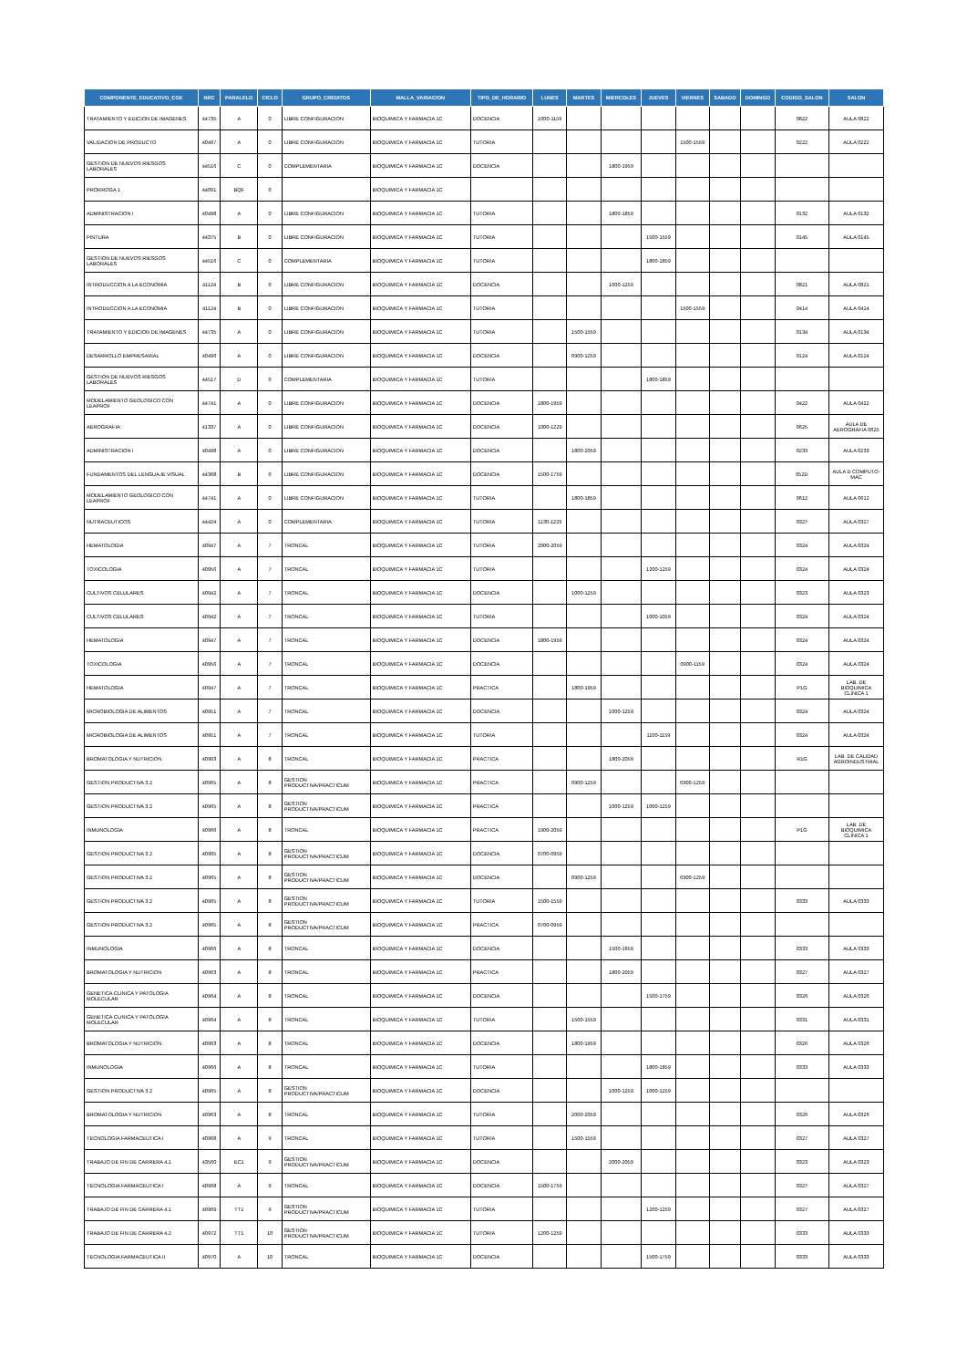| COMPONENTE_EDUCATIVO_COE | NRC | PARALELO | CICLO | GRUPO_CREDITOS | MALLA_VARIACION | TIPO_DE_HORARIO | LUNES | MARTES | MIERCOLES | JUEVES | VIERNES | SABADO | DOMINGO | CODIGO_SALON | SALON |
| --- | --- | --- | --- | --- | --- | --- | --- | --- | --- | --- | --- | --- | --- | --- | --- |
| TRATAMIENTO Y EDICION DE IMAGENES | 44735 | A | 0 | LIBRE CONFIGURACION | BIOQUIMICA Y FARMACIA 1C | DOCENCIA | 1000-1159 | | | | | | | 0822 | AULA 0822 |
| VALIDACION DE PRODUCTO | 40497 | A | 0 | LIBRE CONFIGURACION | BIOQUIMICA Y FARMACIA 1C | TUTORIA | | | | | 1500-1559 | | | 0222 | AULA 0222 |
| GESTION DE NUEVOS RIESGOS LABORALES | 44516 | C | 0 | COMPLEMENTARIA | BIOQUIMICA Y FARMACIA 1C | DOCENCIA | | | 1800-1959 | | | | | | |
| PRORROGA 1 | 44091 | BQF | 0 | | BIOQUIMICA Y FARMACIA 1C | | | | | | | | | | |
| ADMINISTRACION I | 40498 | A | 0 | LIBRE CONFIGURACION | BIOQUIMICA Y FARMACIA 1C | TUTORIA | | | 1800-1859 | | | | | 0132 | AULA 0132 |
| PINTURA | 44375 | B | 0 | LIBRE CONFIGURACION | BIOQUIMICA Y FARMACIA 1C | TUTORIA | | | | 1500-1559 | | | | 0145 | AULA 0145 |
| GESTION DE NUEVOS RIESGOS LABORALES | 44516 | C | 0 | COMPLEMENTARIA | BIOQUIMICA Y FARMACIA 1C | TUTORIA | | | | 1800-1859 | | | | | |
| INTRODUCCION A LA ECONOMIA | 41124 | B | 0 | LIBRE CONFIGURACION | BIOQUIMICA Y FARMACIA 1C | DOCENCIA | | | 1000-1259 | | | | | 0821 | AULA 0821 |
| INTRODUCCION A LA ECONOMIA | 41124 | B | 0 | LIBRE CONFIGURACION | BIOQUIMICA Y FARMACIA 1C | TUTORIA | | | | | 1500-1559 | | | 0414 | AULA 0414 |
| TRATAMIENTO Y EDICION DE IMAGENES | 44735 | A | 0 | LIBRE CONFIGURACION | BIOQUIMICA Y FARMACIA 1C | TUTORIA | | 1500-1559 | | | | | | 0134 | AULA 0134 |
| DESARROLLO EMPRESARIAL | 40496 | A | 0 | LIBRE CONFIGURACION | BIOQUIMICA Y FARMACIA 1C | DOCENCIA | | 0900-1259 | | | | | | 0124 | AULA 0124 |
| GESTION DE NUEVOS RIESGOS LABORALES | 44517 | D | 0 | COMPLEMENTARIA | BIOQUIMICA Y FARMACIA 1C | TUTORIA | | | | 1800-1859 | | | | | |
| MODELAMIENTO GEOLOGICO CON LEAPROF | 44741 | A | 0 | LIBRE CONFIGURACION | BIOQUIMICA Y FARMACIA 1C | DOCENCIA | 1800-1959 | | | | | | | 0422 | AULA 0422 |
| AEROGRAFIA | 41337 | A | 0 | LIBRE CONFIGURACION | BIOQUIMICA Y FARMACIA 1C | DOCENCIA | 1000-1229 | | | | | | | 0625 | AULA DE AEROGRAFIA 0625 |
| ADMINISTRACION I | 40498 | A | 0 | LIBRE CONFIGURACION | BIOQUIMICA Y FARMACIA 1C | DOCENCIA | | 1800-2059 | | | | | | 0233 | AULA 0233 |
| FUNDAMENTOS DEL LENGUAJE VISUAL | 44368 | B | 0 | LIBRE CONFIGURACION | BIOQUIMICA Y FARMACIA 1C | DOCENCIA | 1500-1759 | | | | | | | 052D | AULA D COMPUTO-MAC |
| MODELAMIENTO GEOLOGICO CON LEAPROF | 44741 | A | 0 | LIBRE CONFIGURACION | BIOQUIMICA Y FARMACIA 1C | TUTORIA | | 1800-1859 | | | | | | 0612 | AULA 0612 |
| NUTRACEUTICOS | 44424 | A | 0 | COMPLEMENTARIA | BIOQUIMICA Y FARMACIA 1C | TUTORIA | 1130-1229 | | | | | | | 0327 | AULA 0327 |
| HEMATOLOGIA | 40947 | A | 7 | TRONCAL | BIOQUIMICA Y FARMACIA 1C | TUTORIA | 2000-2059 | | | | | | | 0324 | AULA 0324 |
| TOXICOLOGIA | 40956 | A | 7 | TRONCAL | BIOQUIMICA Y FARMACIA 1C | TUTORIA | | | | 1200-1259 | | | | 0324 | AULA 0324 |
| CULTIVOS CELULARES | 40942 | A | 7 | TRONCAL | BIOQUIMICA Y FARMACIA 1C | DOCENCIA | | 1000-1259 | | | | | | 0323 | AULA 0323 |
| CULTIVOS CELULARES | 40942 | A | 7 | TRONCAL | BIOQUIMICA Y FARMACIA 1C | TUTORIA | | | | 1000-1059 | | | | 0324 | AULA 0324 |
| HEMATOLOGIA | 40947 | A | 7 | TRONCAL | BIOQUIMICA Y FARMACIA 1C | DOCENCIA | 1800-1959 | | | | | | | 0324 | AULA 0324 |
| TOXICOLOGIA | 40956 | A | 7 | TRONCAL | BIOQUIMICA Y FARMACIA 1C | DOCENCIA | | | | | 0900-1159 | | | 0324 | AULA 0324 |
| HEMATOLOGIA | 40947 | A | 7 | TRONCAL | BIOQUIMICA Y FARMACIA 1C | PRACTICA | | 1800-1959 | | | | | | P1G | LAB. DE BIOQUIMICA CLINICA 1 |
| MICROBIOLOGIA DE ALIMENTOS | 40951 | A | 7 | TRONCAL | BIOQUIMICA Y FARMACIA 1C | DOCENCIA | | | 1000-1259 | | | | | 0324 | AULA 0324 |
| MICROBIOLOGIA DE ALIMENTOS | 40951 | A | 7 | TRONCAL | BIOQUIMICA Y FARMACIA 1C | TUTORIA | | | | 1100-1159 | | | | 0324 | AULA 0324 |
| BROMATOLOGIA Y NUTRICION | 40963 | A | 8 | TRONCAL | BIOQUIMICA Y FARMACIA 1C | PRACTICA | | | 1800-2059 | | | | | R1G | LAB. DE CALIDAD AGROINDUSTRIAL |
| GESTION PRODUCTIVA 3.2 | 40965 | A | 8 | GESTION PRODUCTIVA/PRACTICUM | BIOQUIMICA Y FARMACIA 1C | PRACTICA | | 0900-1259 | | | 0900-1259 | | | | |
| GESTION PRODUCTIVA 3.2 | 40965 | A | 8 | GESTION PRODUCTIVA/PRACTICUM | BIOQUIMICA Y FARMACIA 1C | PRACTICA | | | 1000-1259 | 1000-1259 | | | | | |
| INMUNOLOGIA | 40966 | A | 8 | TRONCAL | BIOQUIMICA Y FARMACIA 1C | PRACTICA | 1900-2059 | | | | | | | P1G | LAB. DE BIOQUIMICA CLINICA 1 |
| GESTION PRODUCTIVA 3.2 | 40965 | A | 8 | GESTION PRODUCTIVA/PRACTICUM | BIOQUIMICA Y FARMACIA 1C | DOCENCIA | 0700-0959 | | | | | | | | |
| GESTION PRODUCTIVA 3.2 | 40965 | A | 8 | GESTION PRODUCTIVA/PRACTICUM | BIOQUIMICA Y FARMACIA 1C | DOCENCIA | | 0900-1259 | | | 0900-1259 | | | | |
| GESTION PRODUCTIVA 3.2 | 40965 | A | 8 | GESTION PRODUCTIVA/PRACTICUM | BIOQUIMICA Y FARMACIA 1C | TUTORIA | 1500-1559 | | | | | | | 0333 | AULA 0333 |
| GESTION PRODUCTIVA 3.2 | 40965 | A | 8 | GESTION PRODUCTIVA/PRACTICUM | BIOQUIMICA Y FARMACIA 1C | PRACTICA | 0700-0959 | | | | | | | | |
| INMUNOLOGIA | 40966 | A | 8 | TRONCAL | BIOQUIMICA Y FARMACIA 1C | DOCENCIA | | | 1500-1659 | | | | | 0333 | AULA 0333 |
| BROMATOLOGIA Y NUTRICION | 40963 | A | 8 | TRONCAL | BIOQUIMICA Y FARMACIA 1C | PRACTICA | | | 1800-2059 | | | | | 0327 | AULA 0327 |
| GENETICA CLINICA Y PATOLOGIA MOLECULAR | 40964 | A | 8 | TRONCAL | BIOQUIMICA Y FARMACIA 1C | DOCENCIA | | | | 1500-1759 | | | | 0326 | AULA 0326 |
| GENETICA CLINICA Y PATOLOGIA MOLECULAR | 40964 | A | 8 | TRONCAL | BIOQUIMICA Y FARMACIA 1C | TUTORIA | | 1500-1559 | | | | | | 0331 | AULA 0331 |
| BROMATOLOGIA Y NUTRICION | 40963 | A | 8 | TRONCAL | BIOQUIMICA Y FARMACIA 1C | DOCENCIA | | 1800-1959 | | | | | | 0326 | AULA 0326 |
| INMUNOLOGIA | 40966 | A | 8 | TRONCAL | BIOQUIMICA Y FARMACIA 1C | TUTORIA | | | | 1800-1859 | | | | 0333 | AULA 0333 |
| GESTION PRODUCTIVA 3.2 | 40965 | A | 8 | GESTION PRODUCTIVA/PRACTICUM | BIOQUIMICA Y FARMACIA 1C | DOCENCIA | | | 1000-1259 | 1000-1259 | | | | | |
| BROMATOLOGIA Y NUTRICION | 40963 | A | 8 | TRONCAL | BIOQUIMICA Y FARMACIA 1C | TUTORIA | | 2000-2059 | | | | | | 0326 | AULA 0326 |
| TECNOLOGIA FARMACEUTICA I | 40968 | A | 9 | TRONCAL | BIOQUIMICA Y FARMACIA 1C | TUTORIA | | 1500-1559 | | | | | | 0327 | AULA 0327 |
| TRABAJO DE FIN DE CARRERA 4.1 | 43560 | EC1 | 9 | GESTION PRODUCTIVA/PRACTICUM | BIOQUIMICA Y FARMACIA 1C | DOCENCIA | | | 2000-2059 | | | | | 0323 | AULA 0323 |
| TECNOLOGIA FARMACEUTICA I | 40968 | A | 9 | TRONCAL | BIOQUIMICA Y FARMACIA 1C | DOCENCIA | 1500-1759 | | | | | | | 0327 | AULA 0327 |
| TRABAJO DE FIN DE CARRERA 4.1 | 40969 | TT1 | 9 | GESTION PRODUCTIVA/PRACTICUM | BIOQUIMICA Y FARMACIA 1C | TUTORIA | | | | 1200-1259 | | | | 0327 | AULA 0327 |
| TRABAJO DE FIN DE CARRERA 4.2 | 40972 | TT1 | 10 | GESTION PRODUCTIVA/PRACTICUM | BIOQUIMICA Y FARMACIA 1C | TUTORIA | 1200-1259 | | | | | | | 0333 | AULA 0333 |
| TECNOLOGIA FARMACEUTICA II | 40970 | A | 10 | TRONCAL | BIOQUIMICA Y FARMACIA 1C | DOCENCIA | | | | 1500-1759 | | | | 0333 | AULA 0333 |